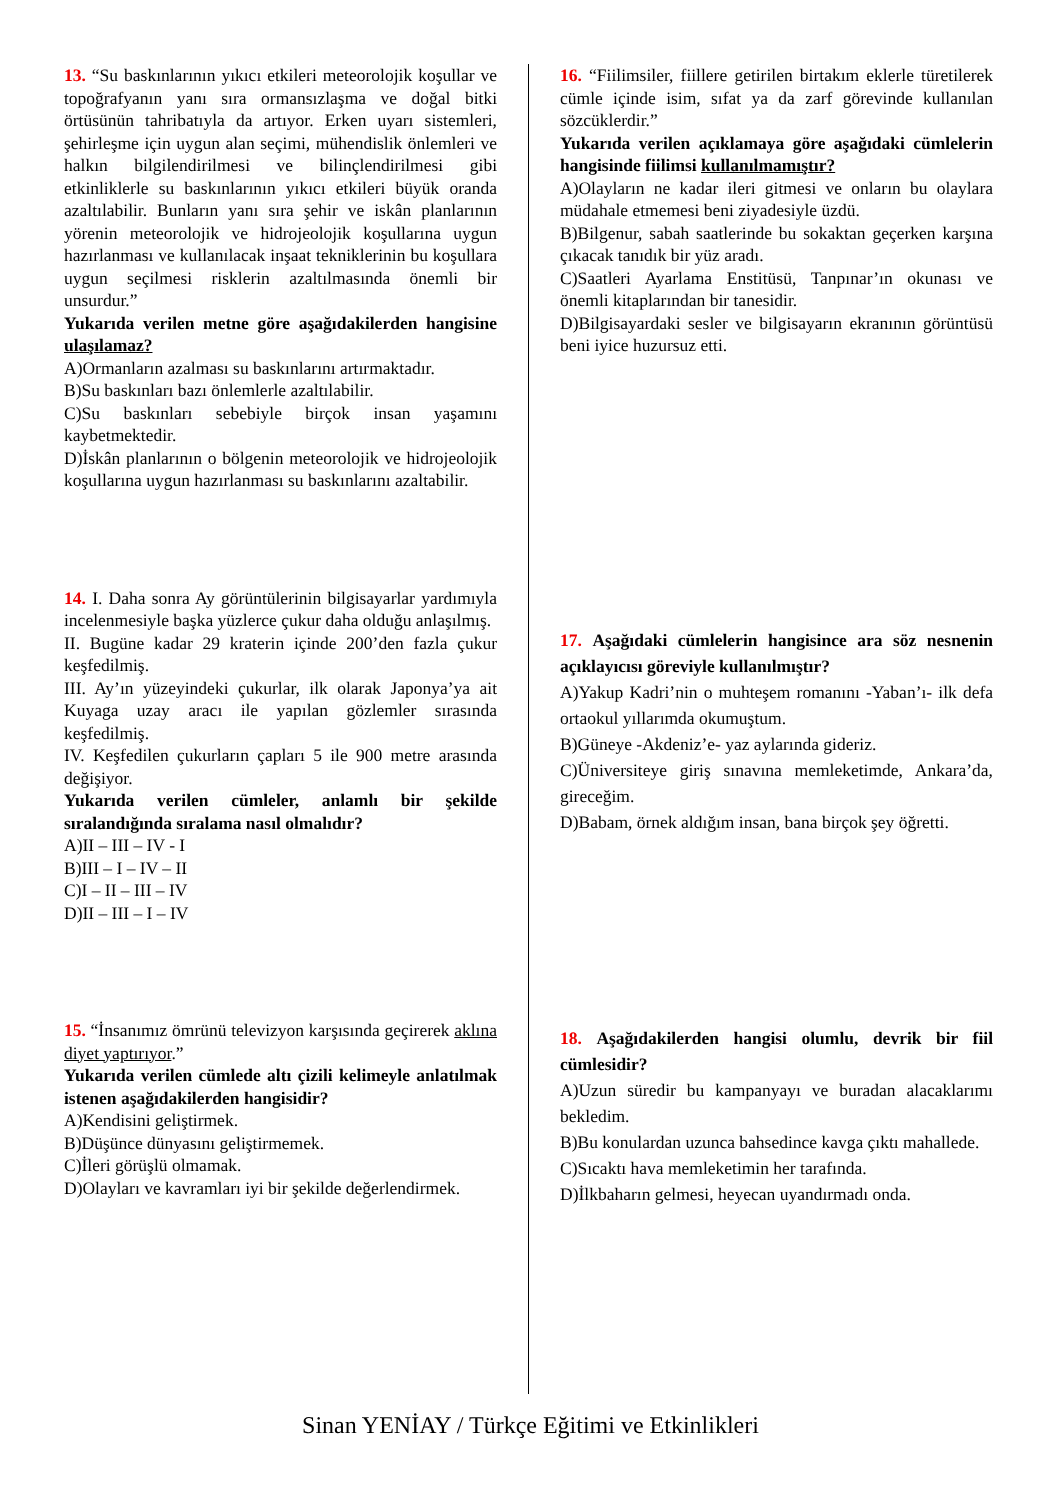13. “Su baskınlarının yıkıcı etkileri meteorolojik koşullar ve topoğrafyanın yanı sıra ormansızlaşma ve doğal bitki örtüsünün tahribatıyla da artıyor. Erken uyarı sistemleri, şehirleşme için uygun alan seçimi, mühendislik önlemleri ve halkın bilgilendirilmesi ve bilinçlendirilmesi gibi etkinliklerle su baskınlarının yıkıcı etkileri büyük oranda azaltılabilir. Bunların yanı sıra şehir ve iskân planlarının yörenin meteorolojik ve hidrojeolojik koşullarına uygun hazırlanması ve kullanılacak inşaat tekniklerinin bu koşullara uygun seçilmesi risklerin azaltılmasında önemli bir unsurdur.”
Yukarıda verilen metne göre aşağıdakilerden hangisine ulaşılamaz?
A)Ormanların azalması su baskınlarını artırmaktadır.
B)Su baskınları bazı önlemlerle azaltılabilir.
C)Su baskınları sebebiyle birçok insan yaşamını kaybetmektedir.
D)İskân planlarının o bölgenin meteorolojik ve hidrojeolojik koşullarına uygun hazırlanması su baskınlarını azaltabilir.
14. I. Daha sonra Ay görüntülerinin bilgisayarlar yardımıyla incelenmesiyle başka yüzlerce çukur daha olduğu anlaşılmış.
II. Bugüne kadar 29 kraterin içinde 200’den fazla çukur keşfedilmiş.
III. Ay’ın yüzeyindeki çukurlar, ilk olarak Japonya’ya ait Kuyaga uzay aracı ile yapılan gözlemler sırasında keşfedilmiş.
IV. Keşfedilen çukurların çapları 5 ile 900 metre arasında değişiyor.
Yukarıda verilen cümleler, anlamlı bir şekilde sıralandığında sıralama nasıl olmalıdır?
A)II – III – IV - I
B)III – I – IV – II
C)I – II – III – IV
D)II – III – I – IV
15. “İnsanımız ömrünü televizyon karşısında geçirerek aklına diyet yaptırıyor.”
Yukarıda verilen cümlede altı çizili kelimeyle anlatılmak istenen aşağıdakilerden hangisidir?
A)Kendisini geliştirmek.
B)Düşünce dünyasını geliştirmemek.
C)İleri görüşlü olmamak.
D)Olayları ve kavramları iyi bir şekilde değerlendirmek.
16. “Fiilimsiler, fiillere getirilen birtakım eklerle türetilerek cümle içinde isim, sıfat ya da zarf görevinde kullanılan sözcüklerdir.”
Yukarıda verilen açıklamaya göre aşağıdaki cümlelerin hangisinde fiilimsi kullanılmamıştır?
A)Olayların ne kadar ileri gitmesi ve onların bu olaylara müdahale etmemesi beni ziyadesiyle üzdü.
B)Bilgenur, sabah saatlerinde bu sokaktan geçerken karşına çıkacak tanıdık bir yüz aradı.
C)Saatleri Ayarlama Enstitüsü, Tanpınar’ın okunası ve önemli kitaplarından bir tanesidir.
D)Bilgisayardaki sesler ve bilgisayarın ekranının görüntüsü beni iyice huzursuz etti.
17. Aşağıdaki cümlelerin hangisince ara söz nesnenin açıklayıcısı göreviyle kullanılmıştır?
A)Yakup Kadri’nin o muhteşem romanını -Yaban’ı- ilk defa ortaokul yıllarımda okumuştum.
B)Güneye -Akdeniz’e- yaz aylarında gideriz.
C)Üniversiteye giriş sınavına memleketimde, Ankara’da, gireceğim.
D)Babam, örnek aldığım insan, bana birçok şey öğretti.
18. Aşağıdakilerden hangisi olumlu, devrik bir fiil cümlesidir?
A)Uzun süredir bu kampanyayı ve buradan alacaklarımı bekledim.
B)Bu konulardan uzunca bahsedince kavga çıktı mahallede.
C)Sıcaktı hava memleketimin her tarafında.
D)İlkbaharın gelmesi, heyecan uyandırmadı onda.
Sinan YENİAY / Türkçe Eğitimi ve Etkinlikleri